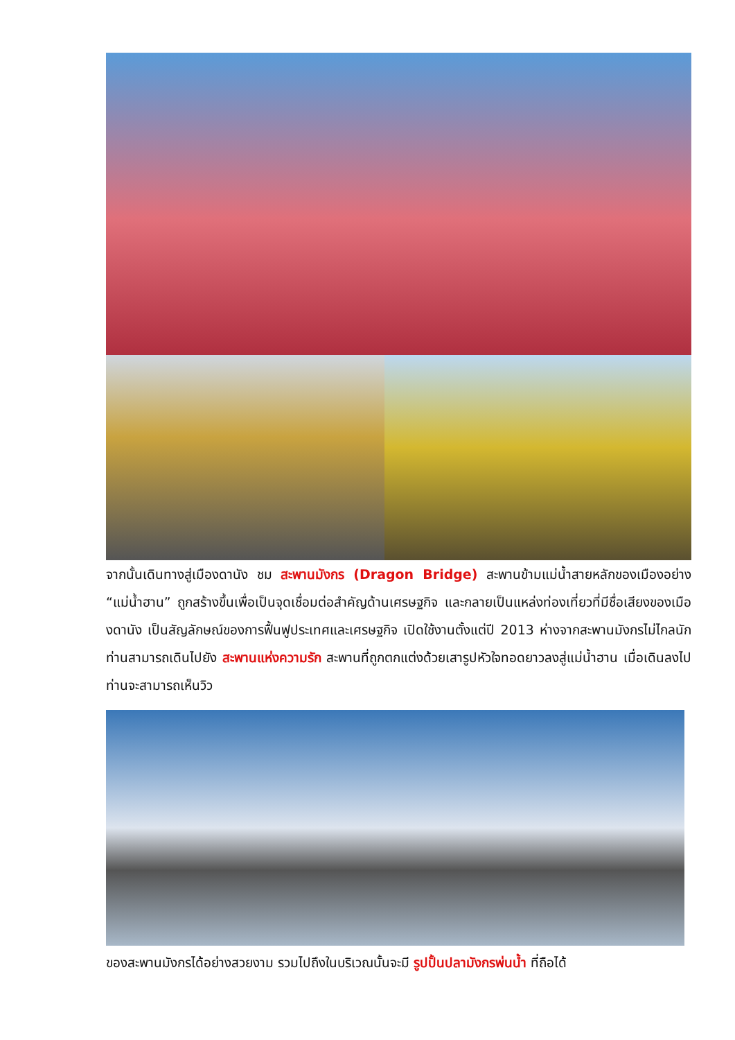จากนั้นเดินทางสู่เมืองดานัง ชม สะพานมังกร (Dragon Bridge) สะพานข้ามแม่น้ำสายหลักของเมืองอย่าง “แม่น้ำฮาน” ถูกสร้างขึ้นเพื่อเป็นจุดเชื่อมต่อสำคัญด้านเศรษฐกิจ และกลายเป็นแหล่งท่องเที่ยวที่มีชื่อเสียงของเมืองดานัง เป็นสัญลักษณ์ของการฟื้นฟูประเทศและเศรษฐกิจ เปิดใช้งานตั้งแต่ปี 2013 ห่างจากสะพานมังกรไม่ไกลนักท่านสามารถเดินไปยัง สะพานแห่งความรัก สะพานที่ถูกตกแต่งด้วยเสารูปหัวใจทอดยาวลงสู่แม่น้ำฮาน เมื่อเดินลงไปท่านจะสามารถเห็นวิว
ของสะพานมังกรได้อย่างสวยงาม รวมไปถึงในบริเวณนั้นจะมี รูปปั้นปลามังกรพ่นน้ำ ที่ถือได้